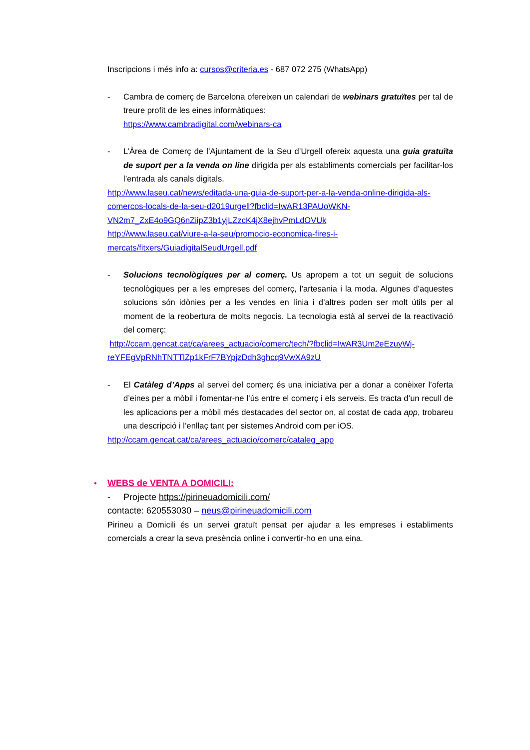Inscripcions i més info a: cursos@criteria.es - 687 072 275 (WhatsApp)
- Cambra de comerç de Barcelona ofereixen un calendari de webinars gratuïtes per tal de treure profit de les eines informàtiques:
https://www.cambradigital.com/webinars-ca
- L’Àrea de Comerç de l’Ajuntament de la Seu d’Urgell ofereix aquesta una guia gratuïta de suport per a la venda on line dirigida per als establiments comercials per facilitar-los l’entrada als canals digitals.
http://www.laseu.cat/news/editada-una-guia-de-suport-per-a-la-venda-online-dirigida-als-comercos-locals-de-la-seu-d2019urgell?fbclid=IwAR13PAUoWKN-VN2m7_ZxE4o9GQ6nZiipZ3b1yjLZzcK4jX8ejhvPmLdOVUk
http://www.laseu.cat/viure-a-la-seu/promocio-economica-fires-i-mercats/fitxers/GuiadigitalSeudUrgell.pdf
- Solucions tecnològiques per al comerç. Us apropem a tot un seguit de solucions tecnològiques per a les empreses del comerç, l’artesania i la moda. Algunes d’aquestes solucions són idònies per a les vendes en línia i d’altres poden ser molt útils per al moment de la reobertura de molts negocis. La tecnologia està al servei de la reactivació del comerç:
http://ccam.gencat.cat/ca/arees_actuacio/comerc/tech/?fbclid=IwAR3Um2eEzuyWj-reYFEgVpRNhTNTTlZp1kFrF7BYpjzDdh3ghcq9VwXA9zU
- El Catàleg d’Apps al servei del comerç és una iniciativa per a donar a conèixer l’oferta d’eines per a mòbil i fomentar-ne l’ús entre el comerç i els serveis. Es tracta d’un recull de les aplicacions per a mòbil més destacades del sector on, al costat de cada app, trobareu una descripció i l’enllaç tant per sistemes Android com per iOS.
http://ccam.gencat.cat/ca/arees_actuacio/comerc/cataleg_app
• WEBS de VENTA A DOMICILI:
- Projecte https://pirineuadomicili.com/
contacte: 620553030 – neus@pirineuadomicili.com
Pirineu a Domicili és un servei gratuït pensat per ajudar a les empreses i establiments comercials a crear la seva presència online i convertir-ho en una eina.